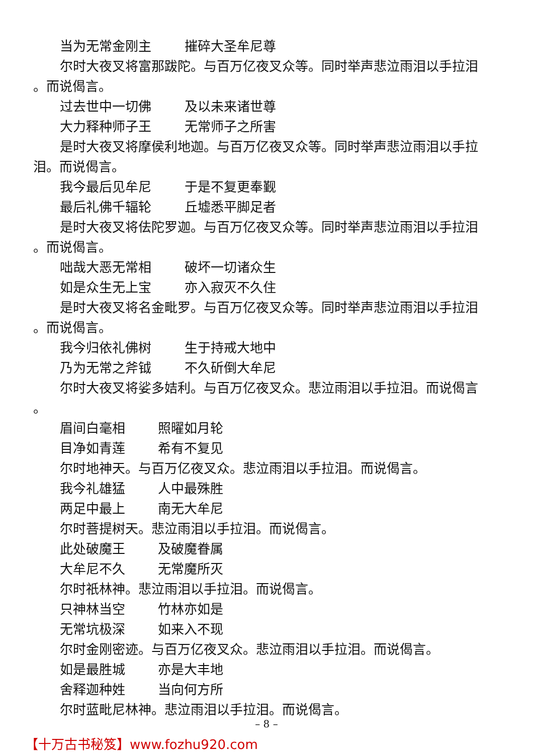当为无常金刚主 摧碎大圣牟尼尊
尔时大夜叉将富那跋陀。与百万亿夜叉众等。同时举声悲泣雨泪以手拉泪
。而说偈言。
过去世中一切佛 及以未来诸世尊
大力释种师子王 无常师子之所害
是时大夜叉将摩侯利地迦。与百万亿夜叉众等。同时举声悲泣雨泪以手拉
泪。而说偈言。
我今最后见牟尼 于是不复更奉觐
最后礼佛千辐轮 丘墟悉平脚足者
是时大夜叉将佉陀罗迦。与百万亿夜叉众等。同时举声悲泣雨泪以手拉泪
。而说偈言。
咄哉大恶无常相 破坏一切诸众生
如是众生无上宝 亦入寂灭不久住
是时大夜叉将名金毗罗。与百万亿夜叉众等。同时举声悲泣雨泪以手拉泪
。而说偈言。
我今归依礼佛树 生于持戒大地中
乃为无常之斧钺 不久斫倒大牟尼
尔时大夜叉将娑多姞利。与百万亿夜叉众。悲泣雨泪以手拉泪。而说偈言
。
眉间白毫相 照曜如月轮
目净如青莲 希有不复见
尔时地神天。与百万亿夜叉众。悲泣雨泪以手拉泪。而说偈言。
我今礼雄猛 人中最殊胜
两足中最上 南无大牟尼
尔时菩提树天。悲泣雨泪以手拉泪。而说偈言。
此处破魔王 及破魔眷属
大牟尼不久 无常魔所灭
尔时祇林神。悲泣雨泪以手拉泪。而说偈言。
只神林当空 竹林亦如是
无常坑极深 如来入不现
尔时金刚密迹。与百万亿夜叉众。悲泣雨泪以手拉泪。而说偈言。
如是最胜城 亦是大丰地
舍释迦种姓 当向何方所
尔时蓝毗尼林神。悲泣雨泪以手拉泪。而说偈言。
– 8 –
【十万古书秘笈】www.fozhu920.com